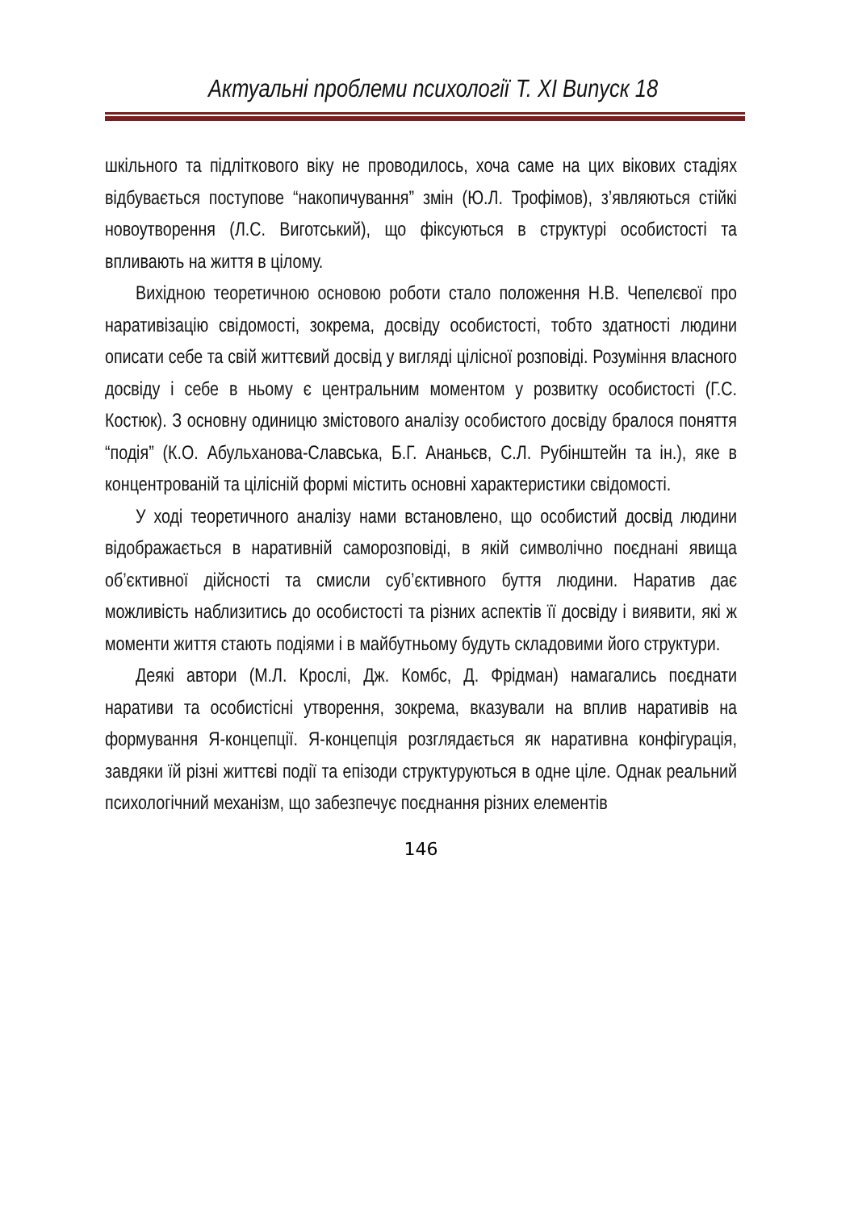Актуальні проблеми психології Т. XI Випуск 18
шкільного та підліткового віку не проводилось, хоча саме на цих вікових стадіях відбувається поступове “накопичування” змін (Ю.Л. Трофімов), з’являються стійкі новоутворення (Л.С. Виготський), що фіксуються в структурі особистості та впливають на життя в цілому.
Вихідною теоретичною основою роботи стало положення Н.В. Чепелєвої про наративізацію свідомості, зокрема, досвіду особистості, тобто здатності людини описати себе та свій життєвий досвід у вигляді цілісної розповіді. Розуміння власного досвіду і себе в ньому є центральним моментом у розвитку особистості (Г.С. Костюк). З основну одиницю змістового аналізу особистого досвіду бралося поняття “подія” (К.О. Абульханова-Славська, Б.Г. Ананьєв, С.Л. Рубінштейн та ін.), яке в концентрованій та цілісній формі містить основні характеристики свідомості.
У ході теоретичного аналізу нами встановлено, що особистий досвід людини відображається в наративній саморозповіді, в якій символічно поєднані явища об’єктивної дійсності та смисли суб’єктивного буття людини. Наратив дає можливість наблизитись до особистості та різних аспектів її досвіду і виявити, які ж моменти життя стають подіями і в майбутньому будуть складовими його структури.
Деякі автори (М.Л. Крослі, Дж. Комбс, Д. Фрідман) намагались поєднати наративи та особистісні утворення, зокрема, вказували на вплив наративів на формування Я-концепції. Я-концепція розглядається як наративна конфігурація, завдяки їй різні життєві події та епізоди структуруються в одне ціле. Однак реальний психологічний механізм, що забезпечує поєднання різних елементів
146